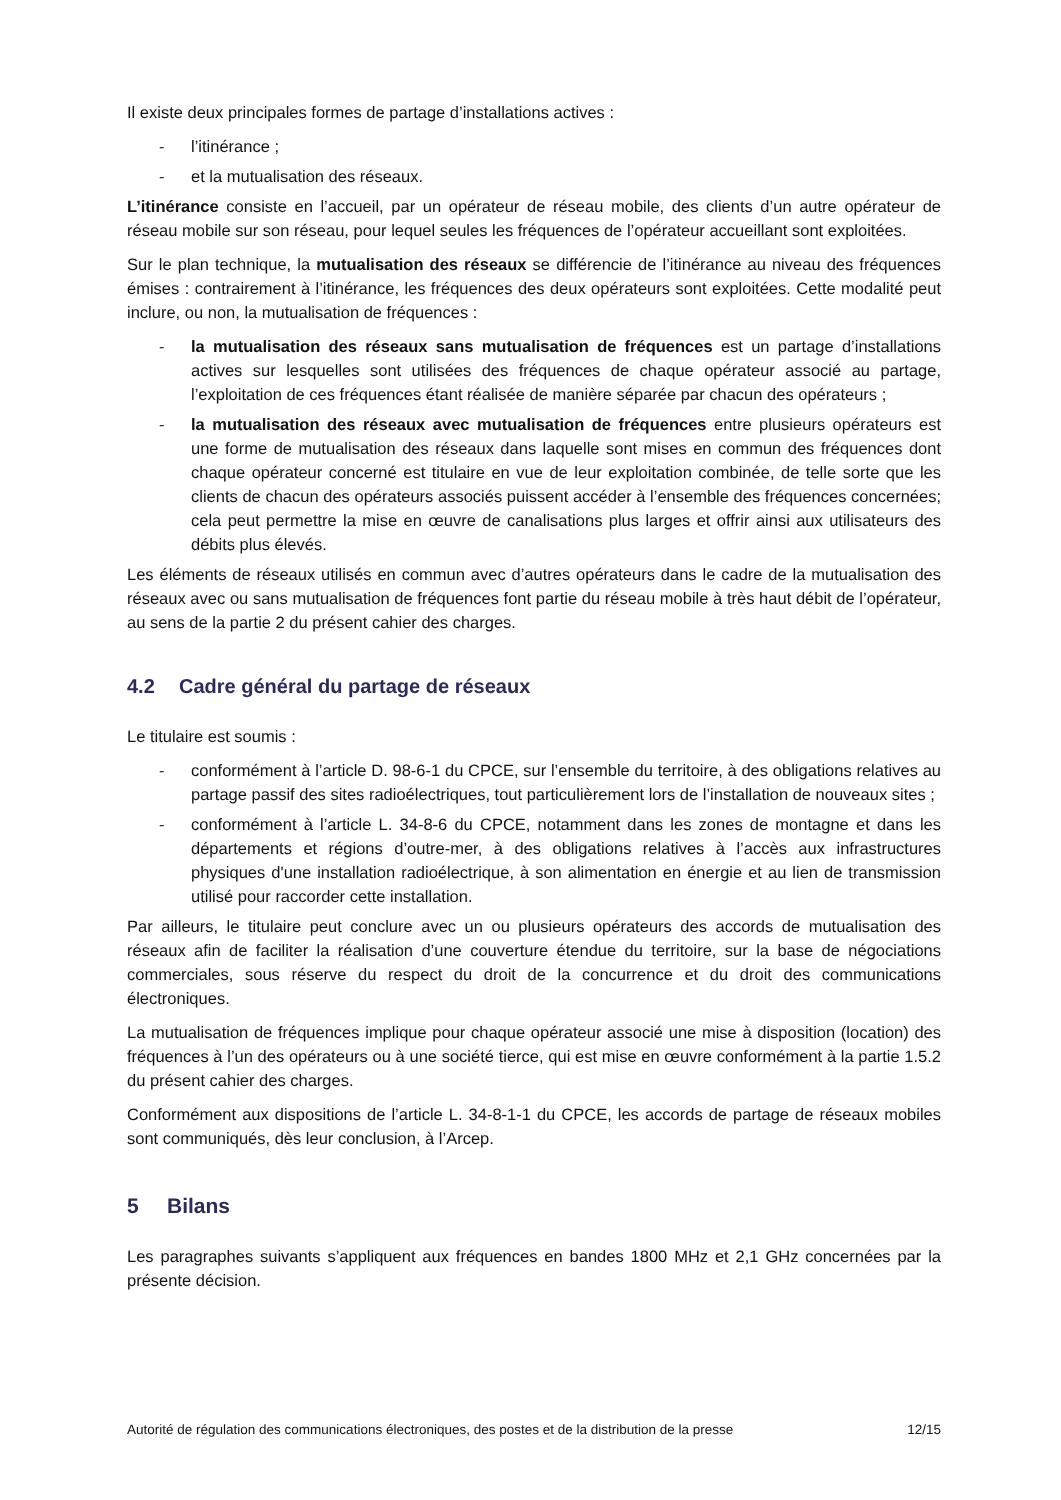Il existe deux principales formes de partage d’installations actives :
- l’itinérance ;
- et la mutualisation des réseaux.
L’itinérance consiste en l’accueil, par un opérateur de réseau mobile, des clients d’un autre opérateur de réseau mobile sur son réseau, pour lequel seules les fréquences de l’opérateur accueillant sont exploitées.
Sur le plan technique, la mutualisation des réseaux se différencie de l’itinérance au niveau des fréquences émises : contrairement à l’itinérance, les fréquences des deux opérateurs sont exploitées. Cette modalité peut inclure, ou non, la mutualisation de fréquences :
- la mutualisation des réseaux sans mutualisation de fréquences est un partage d’installations actives sur lesquelles sont utilisées des fréquences de chaque opérateur associé au partage, l’exploitation de ces fréquences étant réalisée de manière séparée par chacun des opérateurs ;
- la mutualisation des réseaux avec mutualisation de fréquences entre plusieurs opérateurs est une forme de mutualisation des réseaux dans laquelle sont mises en commun des fréquences dont chaque opérateur concerné est titulaire en vue de leur exploitation combinée, de telle sorte que les clients de chacun des opérateurs associés puissent accéder à l’ensemble des fréquences concernées; cela peut permettre la mise en œuvre de canalisations plus larges et offrir ainsi aux utilisateurs des débits plus élevés.
Les éléments de réseaux utilisés en commun avec d’autres opérateurs dans le cadre de la mutualisation des réseaux avec ou sans mutualisation de fréquences font partie du réseau mobile à très haut débit de l’opérateur, au sens de la partie 2 du présent cahier des charges.
4.2 Cadre général du partage de réseaux
Le titulaire est soumis :
- conformément à l’article D. 98-6-1 du CPCE, sur l’ensemble du territoire, à des obligations relatives au partage passif des sites radioélectriques, tout particulièrement lors de l’installation de nouveaux sites ;
- conformément à l’article L. 34-8-6 du CPCE, notamment dans les zones de montagne et dans les départements et régions d’outre-mer, à des obligations relatives à l’accès aux infrastructures physiques d'une installation radioélectrique, à son alimentation en énergie et au lien de transmission utilisé pour raccorder cette installation.
Par ailleurs, le titulaire peut conclure avec un ou plusieurs opérateurs des accords de mutualisation des réseaux afin de faciliter la réalisation d’une couverture étendue du territoire, sur la base de négociations commerciales, sous réserve du respect du droit de la concurrence et du droit des communications électroniques.
La mutualisation de fréquences implique pour chaque opérateur associé une mise à disposition (location) des fréquences à l’un des opérateurs ou à une société tierce, qui est mise en œuvre conformément à la partie 1.5.2 du présent cahier des charges.
Conformément aux dispositions de l’article L. 34-8-1-1 du CPCE, les accords de partage de réseaux mobiles sont communiqués, dès leur conclusion, à l’Arcep.
5 Bilans
Les paragraphes suivants s’appliquent aux fréquences en bandes 1800 MHz et 2,1 GHz concernées par la présente décision.
Autorité de régulation des communications électroniques, des postes et de la distribution de la presse 12/15